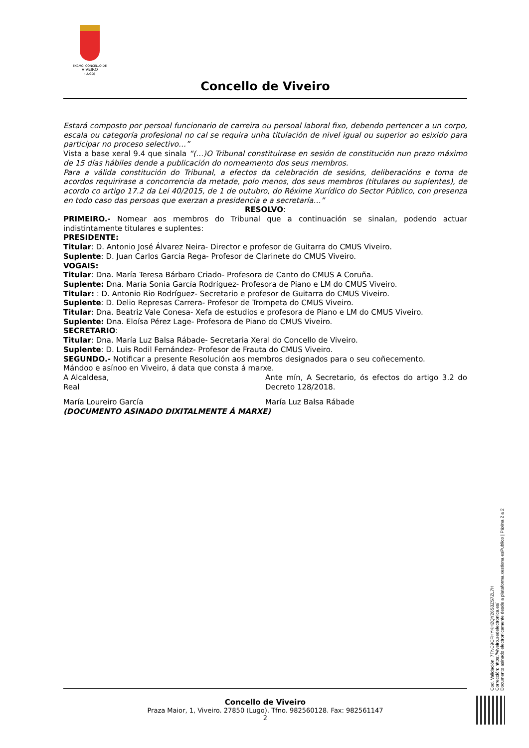EXCMO. CONCELLO DE
VIVEIRO
(LUGO)
Concello de Viveiro
Estará composto por persoal funcionario de carreira ou persoal laboral fixo, debendo pertencer a un corpo, escala ou categoría profesional no cal se requira unha titulación de nivel igual ou superior ao esixido para participar no proceso selectivo…”
Vista a base xeral 9.4 que sinala “(…)O Tribunal constituirase en sesión de constitución nun prazo máximo de 15 días hábiles dende a publicación do nomeamento dos seus membros.
Para a válida constitución do Tribunal, a efectos da celebración de sesións, deliberacións e toma de acordos requirirase a concorrencia da metade, polo menos, dos seus membros (titulares ou suplentes), de acordo co artigo 17.2 da Lei 40/2015, de 1 de outubro, do Réxime Xurídico do Sector Público, con presenza en todo caso das persoas que exerzan a presidencia e a secretaría…”
RESOLVO:
PRIMEIRO.- Nomear aos membros do Tribunal que a continuación se sinalan, podendo actuar indistintamente titulares e suplentes:
PRESIDENTE:
Titular: D. Antonio José Álvarez Neira- Director e profesor de Guitarra do CMUS Viveiro.
Suplente: D. Juan Carlos García Rega- Profesor de Clarinete do CMUS Viveiro.
VOGAIS:
Titular: Dna. María Teresa Bárbaro Criado- Profesora de Canto do CMUS A Coruña.
Suplente: Dna. María Sonia García Rodríguez- Profesora de Piano e LM do CMUS Viveiro.
Titular: : D. Antonio Rio Rodríguez- Secretario e profesor de Guitarra do CMUS Viveiro.
Suplente: D. Delio Represas Carrera- Profesor de Trompeta do CMUS Viveiro.
Titular: Dna. Beatriz Vale Conesa- Xefa de estudios e profesora de Piano e LM do CMUS Viveiro.
Suplente: Dna. Eloísa Pérez Lage- Profesora de Piano do CMUS Viveiro.
SECRETARIO:
Titular: Dna. María Luz Balsa Rábade- Secretaria Xeral do Concello de Viveiro.
Suplente: D. Luis Rodil Fernández- Profesor de Frauta do CMUS Viveiro.
SEGUNDO.- Notificar a presente Resolución aos membros designados para o seu coñecemento.
Mándoo e asínoo en Viveiro, á data que consta á marxe.
A Alcaldesa,
Real
Ante mín, A Secretario, ós efectos do artigo 3.2 do Decreto 128/2018.
María Loureiro García María Luz Balsa Rábade
(DOCUMENTO ASINADO DIXITALMENTE Á MARXE)
Concello de Viveiro
Praza Maior, 1, Viveiro. 27850 (Lugo). Tfno. 982560128. Fax: 982561147
2
Cod. Validación: 7TNC9CFHYKH2QY26S3ZS7ZL7H
Corrección: https://viveiro.sedelectronica.es/
Documento asinado electronicamente desde a plataforma xestiona esPublico | Páxina 2 a 2